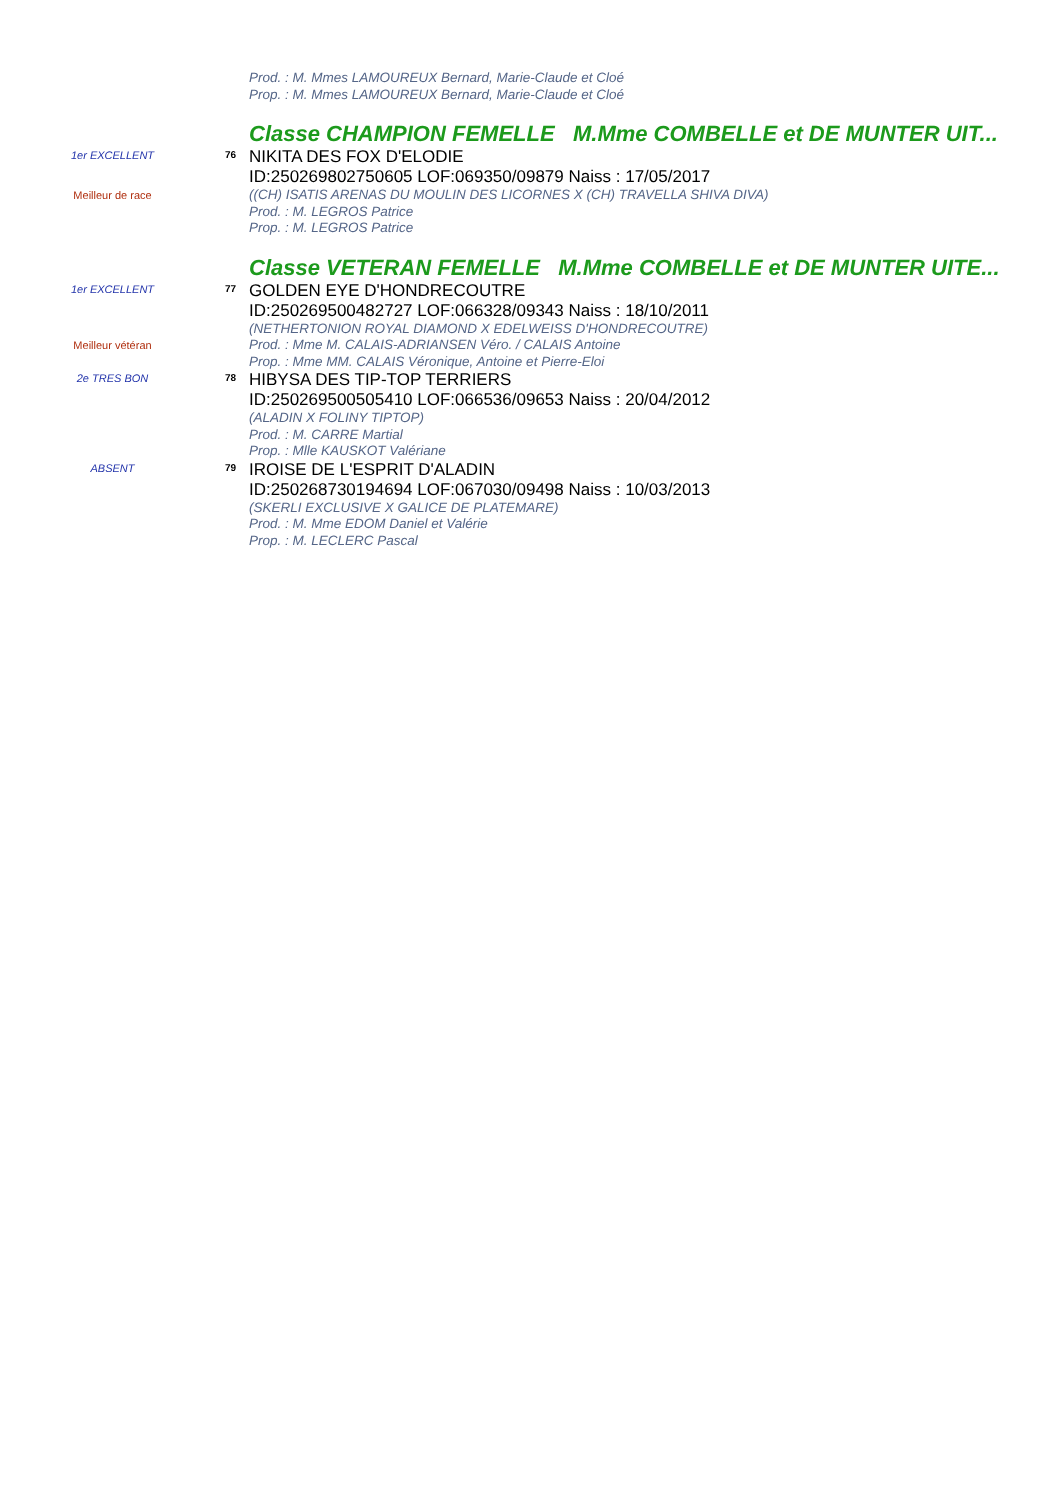Prod. : M. Mmes LAMOUREUX Bernard, Marie-Claude et Cloé
Prop. : M. Mmes LAMOUREUX Bernard, Marie-Claude et Cloé
Classe CHAMPION FEMELLE M.Mme COMBELLE et DE MUNTER UIT...
1er EXCELLENT 76
NIKITA DES FOX D'ELODIE
ID:250269802750605 LOF:069350/09879 Naiss : 17/05/2017
Meilleur de race
((CH) ISATIS ARENAS DU MOULIN DES LICORNES X (CH) TRAVELLA SHIVA DIVA)
Prod. : M. LEGROS Patrice
Prop. : M. LEGROS Patrice
Classe VETERAN FEMELLE M.Mme COMBELLE et DE MUNTER UITE...
1er EXCELLENT 77
GOLDEN EYE D'HONDRECOUTRE
ID:250269500482727 LOF:066328/09343 Naiss : 18/10/2011
(NETHERTONION ROYAL DIAMOND X EDELWEISS D'HONDRECOUTRE)
Meilleur vétéran
Prod. : Mme M. CALAIS-ADRIANSEN Véro. / CALAIS Antoine
Prop. : Mme MM. CALAIS Véronique, Antoine et Pierre-Eloi
2e TRES BON 78
HIBYSA DES TIP-TOP TERRIERS
ID:250269500505410 LOF:066536/09653 Naiss : 20/04/2012
(ALADIN X FOLINY TIPTOP)
Prod. : M. CARRE Martial
Prop. : Mlle KAUSKOT Valériane
ABSENT 79
IROISE DE L'ESPRIT D'ALADIN
ID:250268730194694 LOF:067030/09498 Naiss : 10/03/2013
(SKERLI EXCLUSIVE X GALICE DE PLATEMARE)
Prod. : M. Mme EDOM Daniel et Valérie
Prop. : M. LECLERC Pascal